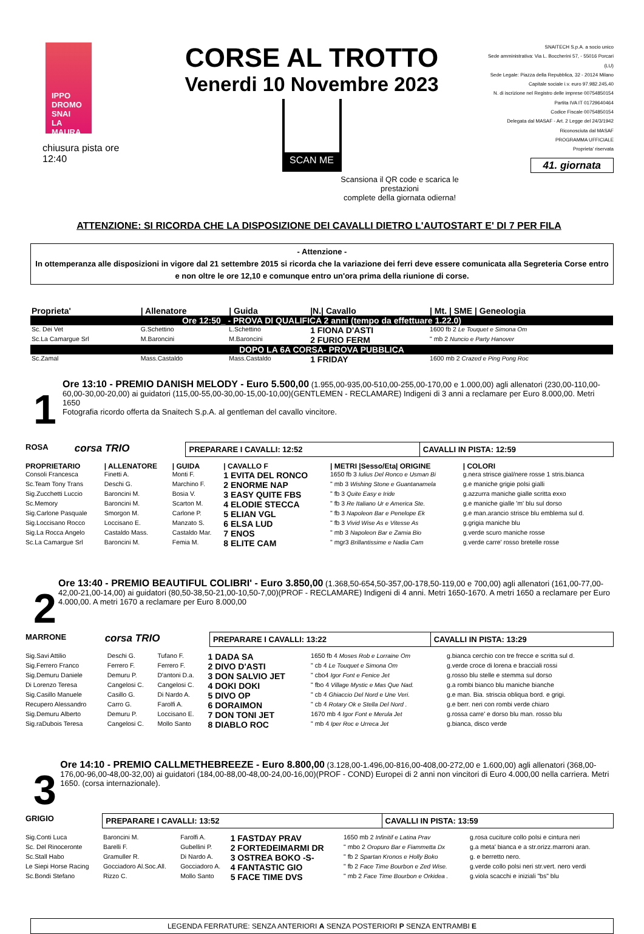IPPO
DROMO
SNAI
LA MAURA
chiusura pista ore 12:40
CORSE AL TROTTO
Venerdi 10 Novembre 2023
SCAN ME
Scansiona il QR code e scarica le prestazioni
complete della giornata odierna!
SNAITECH S.p.A. a socio unico
Sede amministrativa: Via L. Boccherini 57, - 55016 Porcari (LU)
Sede Legale: Piazza della Repubblica, 32 - 20124 Milano
Capitale sociale i.v. euro 97.982.245,40
N. di iscrizione nel Registro delle imprese 00754850154
Partita IVA IT 01729640464
Codice Fiscale 00754850154
Delegata dal MASAF - Art. 2 Legge del 24/3/1942
Riconosciuta dal MASAF
PROGRAMMA UFFICIALE
Proprieta' riservata
41. giornata
ATTENZIONE: SI RICORDA CHE LA DISPOSIZIONE DEI CAVALLI DIETRO L'AUTOSTART E' DI 7 PER FILA
- Attenzione -
In ottemperanza alle disposizioni in vigore dal 21 settembre 2015 si ricorda che la variazione dei ferri deve essere comunicata alla Segreteria Corse entro e non oltre le ore 12,10 e comunque entro un'ora prima della riunione di corse.
| Proprieta' | / Allenatore | / Guida | /N./ Cavallo | / Mt. / SME / Geneologia |
| --- | --- | --- | --- | --- |
| Ore 12:50_ - PROVA DI QUALIFICA 2 anni (tempo da effettuare 1.22.0) | | | | |
| Sc. Dei Vet | G.Schettino | L.Schettino | 1 FIONA D'ASTI | 1600 fb 2 Le Touquet e Simona Om |
| Sc.La Camargue Srl | M.Baroncini | M.Baroncini | 2 FURIO FERM | " mb 2 Nuncio e Party Hanover |
| DOPO LA 6A CORSA- PROVA PUBBLICA | | | | |
| Sc.Zamal | Mass.Castaldo | Mass.Castaldo | 1 FRIDAY | 1600 mb 2 Crazed e Ping Pong Roc |
1
Ore 13:10 - PREMIO DANISH MELODY - Euro 5.500,00 (1.955,00-935,00-510,00-255,00-170,00 e 1.000,00) agli allenatori (230,00-110,00-60,00-30,00-20,00) ai guidatori (115,00-55,00-30,00-15,00-10,00)(GENTLEMEN - RECLAMARE) Indigeni di 3 anni a reclamare per Euro 8.000,00. Metri 1650
Fotografia ricordo offerta da Snaitech S.p.A. al gentleman del cavallo vincitore.
| ROSA | corsa TRIO | PREPARARE I CAVALLI: 12:52 | CAVALLI IN PISTA: 12:59 |
| PROPRIETARIO | / ALLENATORE | / GUIDA | / CAVALLO F | / METRI /Sesso/Eta/ ORIGINE | / COLORI |
| --- | --- | --- | --- | --- | --- |
| Consoli Francesca | Finetti A. | Monti F. | 1 EVITA DEL RONCO | 1650 fb 3 Iulius Del Ronco e Usman Bi | g.nera strisce gial/nere rosse 1 stris.bianca |
| Sc.Team Tony Trans | Deschi G. | Marchino F. | 2 ENORME NAP | " mb 3 Wishing Stone e Guantanamela | g.e maniche grigie polsi gialli |
| Sig.Zucchetti Luccio | Baroncini M. | Bosia V. | 3 EASY QUITE FBS | " fb 3 Quite Easy e Iride | g.azzurra maniche gialle scritta exxo |
| Sc.Memory | Baroncini M. | Scarton M. | 4 ELODIE STECCA | " fb 3 Re Italiano Ur e America Ste. | g.e maniche gialle 'm' blu sul dorso |
| Sig.Carlone Pasquale | Smorgon M. | Carlone P. | 5 ELIAN VGL | " fb 3 Napoleon Bar e Penelope Ek | g.e man.arancio strisce blu emblema sul d. |
| Sig.Loccisano Rocco | Loccisano E. | Manzato S. | 6 ELSA LUD | " fb 3 Vivid Wise As e Vitesse As | g.grigia maniche blu |
| Sig.La Rocca Angelo | Castaldo Mass. | Castaldo Mar. | 7 ENOS | " mb 3 Napoleon Bar e Zamia Bio | g.verde scuro maniche rosse |
| Sc.La Camargue Srl | Baroncini M. | Femia M. | 8 ELITE CAM | " mgr3 Brillantissime e Nadia Cam | g.verde carre' rosso bretelle rosse |
2
Ore 13:40 - PREMIO BEAUTIFUL COLIBRI' - Euro 3.850,00 (1.368,50-654,50-357,00-178,50-119,00 e 700,00) agli allenatori (161,00-77,00-42,00-21,00-14,00) ai guidatori (80,50-38,50-21,00-10,50-7,00)(PROF - RECLAMARE) Indigeni di 4 anni. Metri 1650-1670. A metri 1650 a reclamare per Euro 4.000,00. A metri 1670 a reclamare per Euro 8.000,00
| MARRONE | corsa TRIO | PREPARARE I CAVALLI: 13:22 | CAVALLI IN PISTA: 13:29 |
| Sig.Savi Attilio | Deschi G. | Tufano F. | 1 DADA SA | 1650 fb 4 Moses Rob e Lorraine Om | g.bianca cerchio con tre frecce e scritta sul d. |
| Sig.Ferrero Franco | Ferrero F. | Ferrero F. | 2 DIVO D'ASTI | " cb 4 Le Touquet e Simona Om | g.verde croce di lorena e bracciali rossi |
| Sig.Demuru Daniele | Demuru P. | D'antoni D.a. | 3 DON SALVIO JET | " cbo4 Igor Font e Fenice Jet | g.rosso blu stelle e stemma sul dorso |
| Di Lorenzo Teresa | Cangelosi C. | Cangelosi C. | 4 DOKI DOKI | " fbo 4 Village Mystic e Mas Que Nad. | g.a rombi bianco blu maniche bianche |
| Sig.Casillo Manuele | Casillo G. | Di Nardo A. | 5 DIVO OP | " cb 4 Ghiaccio Del Nord e Une Veri. | g.e man. Bia. striscia obliqua bord. e grigi. |
| Recupero Alessandro | Carro G. | Farolfi A. | 6 DORAIMON | " cb 4 Rotary Ok e Stella Del Nord . | g.e berr. neri con rombi verde chiaro |
| Sig.Demuru Alberto | Demuru P. | Loccisano E. | 7 DON TONI JET | 1670 mb 4 Igor Font e Merula Jet | g.rossa carre' e dorso blu man. rosso blu |
| Sig.raDubois Teresa | Cangelosi C. | Mollo Santo | 8 DIABLO ROC | " mb 4 Iper Roc e Urreca Jet | g.bianca, disco verde |
3
Ore 14:10 - PREMIO CALLMETHEBREEZE - Euro 8.800,00 (3.128,00-1.496,00-816,00-408,00-272,00 e 1.600,00) agli allenatori (368,00-176,00-96,00-48,00-32,00) ai guidatori (184,00-88,00-48,00-24,00-16,00)(PROF - COND) Europei di 2 anni non vincitori di Euro 4.000,00 nella carriera. Metri 1650. (corsa internazionale).
| GRIGIO | | PREPARARE I CAVALLI: 13:52 | CAVALLI IN PISTA: 13:59 |
| Sig.Conti Luca | Baroncini M. | Farolfi A. | 1 FASTDAY PRAV | 1650 mb 2 Infinitif e Latina Prav | g.rosa cuciture collo polsi e cintura neri |
| Sc. Del Rinoceronte | Barelli F. | Gubellini P. | 2 FORTEDEIMARMI DR | " mbo 2 Oropuro Bar e Fiammetta Dx | g.a meta' bianca e a str.orizz.marroni aran. |
| Sc.Stall Habo | Gramuller R. | Di Nardo A. | 3 OSTREA BOKO -S- | " fb 2 Spartan Kronos e Holly Boko | g. e berretto nero. |
| Le Siepi Horse Racing | Gocciadoro Al.Soc.All. | Gocciadoro A. | 4 FANTASTIC GIO | " fb 2 Face Time Bourbon e Zed Wise. | g.verde collo polsi neri str.vert. nero verdi |
| Sc.Bondi Stefano | Rizzo C. | Mollo Santo | 5 FACE TIME DVS | " mb 2 Face Time Bourbon e Orkidea . | g.viola scacchi e iniziali "bs" blu |
LEGENDA FERRATURE: SENZA ANTERIORI A SENZA POSTERIORI P SENZA ENTRAMBI E